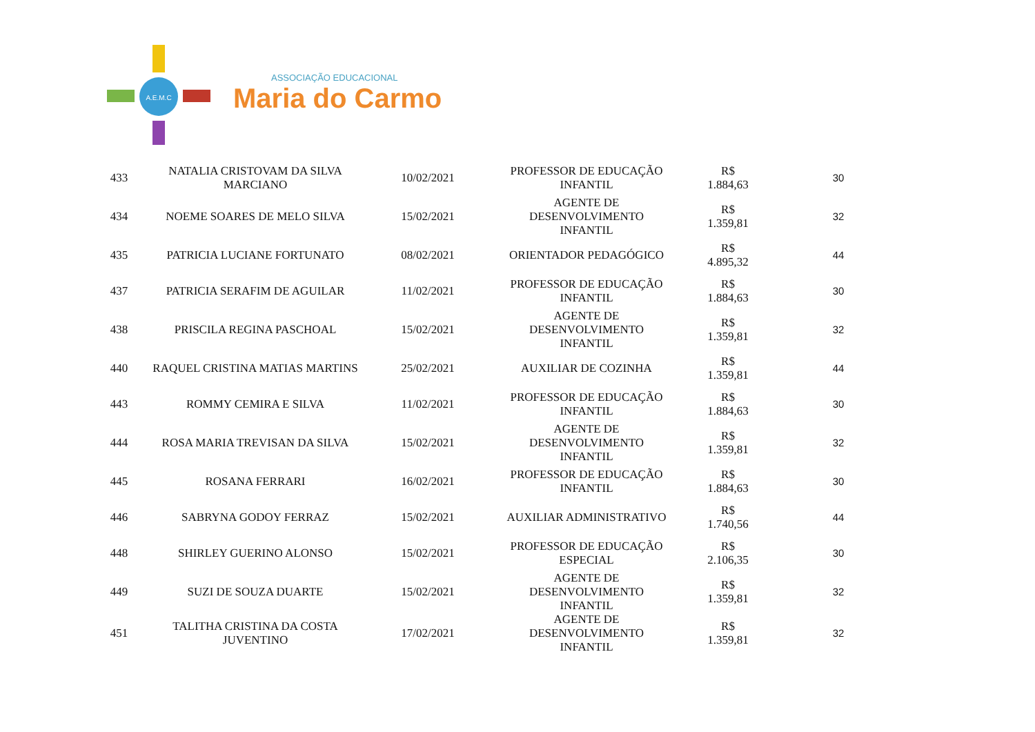A.E.M.C
ASSOCIAÇÃO EDUCACIONAL
Maria do Carmo
| 433 | NATALIA CRISTOVAM DA SILVA MARCIANO | 10/02/2021 | PROFESSOR DE EDUCAÇÃO INFANTIL | R$ 1.884,63 | 30 |
| 434 | NOEME SOARES DE MELO SILVA | 15/02/2021 | AGENTE DE DESENVOLVIMENTO INFANTIL | R$ 1.359,81 | 32 |
| 435 | PATRICIA LUCIANE FORTUNATO | 08/02/2021 | ORIENTADOR PEDAGÓGICO | R$ 4.895,32 | 44 |
| 437 | PATRICIA SERAFIM DE AGUILAR | 11/02/2021 | PROFESSOR DE EDUCAÇÃO INFANTIL | R$ 1.884,63 | 30 |
| 438 | PRISCILA REGINA PASCHOAL | 15/02/2021 | AGENTE DE DESENVOLVIMENTO INFANTIL | R$ 1.359,81 | 32 |
| 440 | RAQUEL CRISTINA MATIAS MARTINS | 25/02/2021 | AUXILIAR DE COZINHA | R$ 1.359,81 | 44 |
| 443 | ROMMY CEMIRA E SILVA | 11/02/2021 | PROFESSOR DE EDUCAÇÃO INFANTIL | R$ 1.884,63 | 30 |
| 444 | ROSA MARIA TREVISAN DA SILVA | 15/02/2021 | AGENTE DE DESENVOLVIMENTO INFANTIL | R$ 1.359,81 | 32 |
| 445 | ROSANA FERRARI | 16/02/2021 | PROFESSOR DE EDUCAÇÃO INFANTIL | R$ 1.884,63 | 30 |
| 446 | SABRYNA GODOY FERRAZ | 15/02/2021 | AUXILIAR ADMINISTRATIVO | R$ 1.740,56 | 44 |
| 448 | SHIRLEY GUERINO ALONSO | 15/02/2021 | PROFESSOR DE EDUCAÇÃO ESPECIAL | R$ 2.106,35 | 30 |
| 449 | SUZI DE SOUZA DUARTE | 15/02/2021 | AGENTE DE DESENVOLVIMENTO INFANTIL | R$ 1.359,81 | 32 |
| 451 | TALITHA CRISTINA DA COSTA JUVENTINO | 17/02/2021 | AGENTE DE DESENVOLVIMENTO INFANTIL | R$ 1.359,81 | 32 |